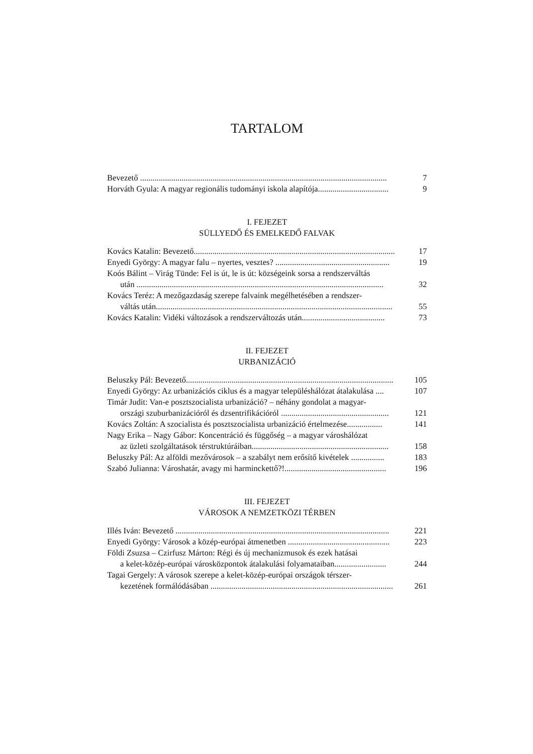TARTALOM
Bevezető ....................................................................................................................... 7
Horváth Gyula: A magyar regionális tudományi iskola alapítója.................................. 9
I. FEJEZET
SÜLLYEDŐ ÉS EMELKEDŐ FALVAK
Kovács Katalin: Bevezető................................................................................................. 17
Enyedi György: A magyar falu – nyertes, vesztes? ....................................................... 19
Koós Bálint – Virág Tünde: Fel is út, le is út: községeink sorsa a rendszerváltás
után ....................................................................................................................... 32
Kovács Teréz: A mezőgazdaság szerepe falvaink megélhetésében a rendszer-
váltás után.................................................................................................................. 55
Kovács Katalin: Vidéki változások a rendszerváltozás után........................................ 73
II. FEJEZET
URBANIZÁCIÓ
Beluszky Pál: Bevezető.................................................................................................... 105
Enyedi György: Az urbanizációs ciklus és a magyar településhálózat átalakulása .... 107
Timár Judit: Van-e posztszocialista urbanizáció? – néhány gondolat a magyar-
országi szuburbanizációról és dzsentrifikációról .................................................... 121
Kovács Zoltán: A szocialista és posztszocialista urbanizáció értelmezése................. 141
Nagy Erika – Nagy Gábor: Koncentráció és függőség – a magyar városhálózat
az üzleti szolgáltatások térstruktúráiban.................................................................. 158
Beluszky Pál: Az alföldi mezővárosok – a szabályt nem erősítő kivételek ................ 183
Szabó Julianna: Városhatár, avagy mi harminckettő?!................................................. 196
III. FEJEZET
VÁROSOK A NEMZETKÖZI TÉRBEN
Illés Iván: Bevezető ....................................................................................................... 221
Enyedi György: Városok a közép-európai átmenetben ................................................. 223
Földi Zsuzsa – Czirfusz Márton: Régi és új mechanizmusok és ezek hatásai
a kelet-közép-európai városközpontok átalakulási folyamataiban......................... 244
Tagai Gergely: A városok szerepe a kelet-közép-európai országok térszer-
kezetének formálódásában ........................................................................................ 261